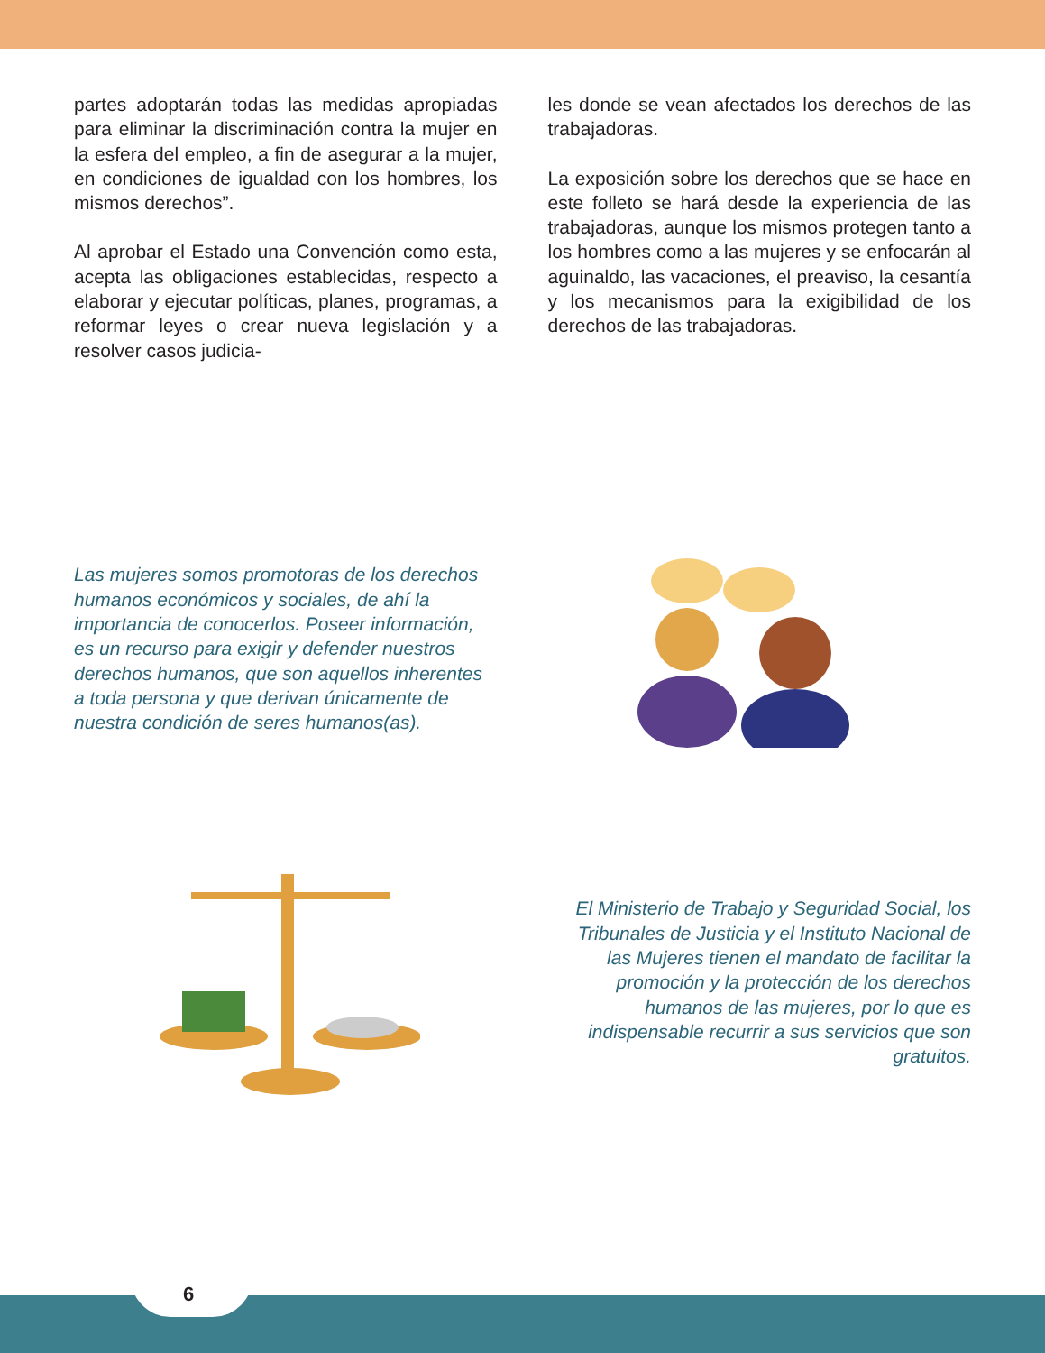partes adoptarán todas las medidas apropiadas para eliminar la discriminación contra la mujer en la esfera del empleo, a fin de asegurar a la mujer, en condiciones de igualdad con los hombres, los mismos derechos”.
Al aprobar el Estado una Convención como esta, acepta las obligaciones establecidas, respecto a elaborar y ejecutar políticas, planes, programas, a reformar leyes o crear nueva legislación y a resolver casos judicia-
les donde se vean afectados los derechos de las trabajadoras.
La exposición sobre los derechos que se hace en este folleto se hará desde la experiencia de las trabajadoras, aunque los mismos protegen tanto a los hombres como a las mujeres y se enfocarán al aguinaldo, las vacaciones, el preaviso, la cesantía y los mecanismos para la exigibilidad de los derechos de las trabajadoras.
Las mujeres somos promotoras de los derechos humanos económicos y sociales, de ahí la importancia de conocerlos. Poseer información, es un recurso para exigir y defender nuestros derechos humanos, que son aquellos inherentes a toda persona y que derivan únicamente de nuestra condición de seres humanos(as).
El Ministerio de Trabajo y Seguridad Social, los Tribunales de Justicia y el Instituto Nacional de las Mujeres tienen el mandato de facilitar la promoción y la protección de los derechos humanos de las mujeres, por lo que es indispensable recurrir a sus servicios que son gratuitos.
6